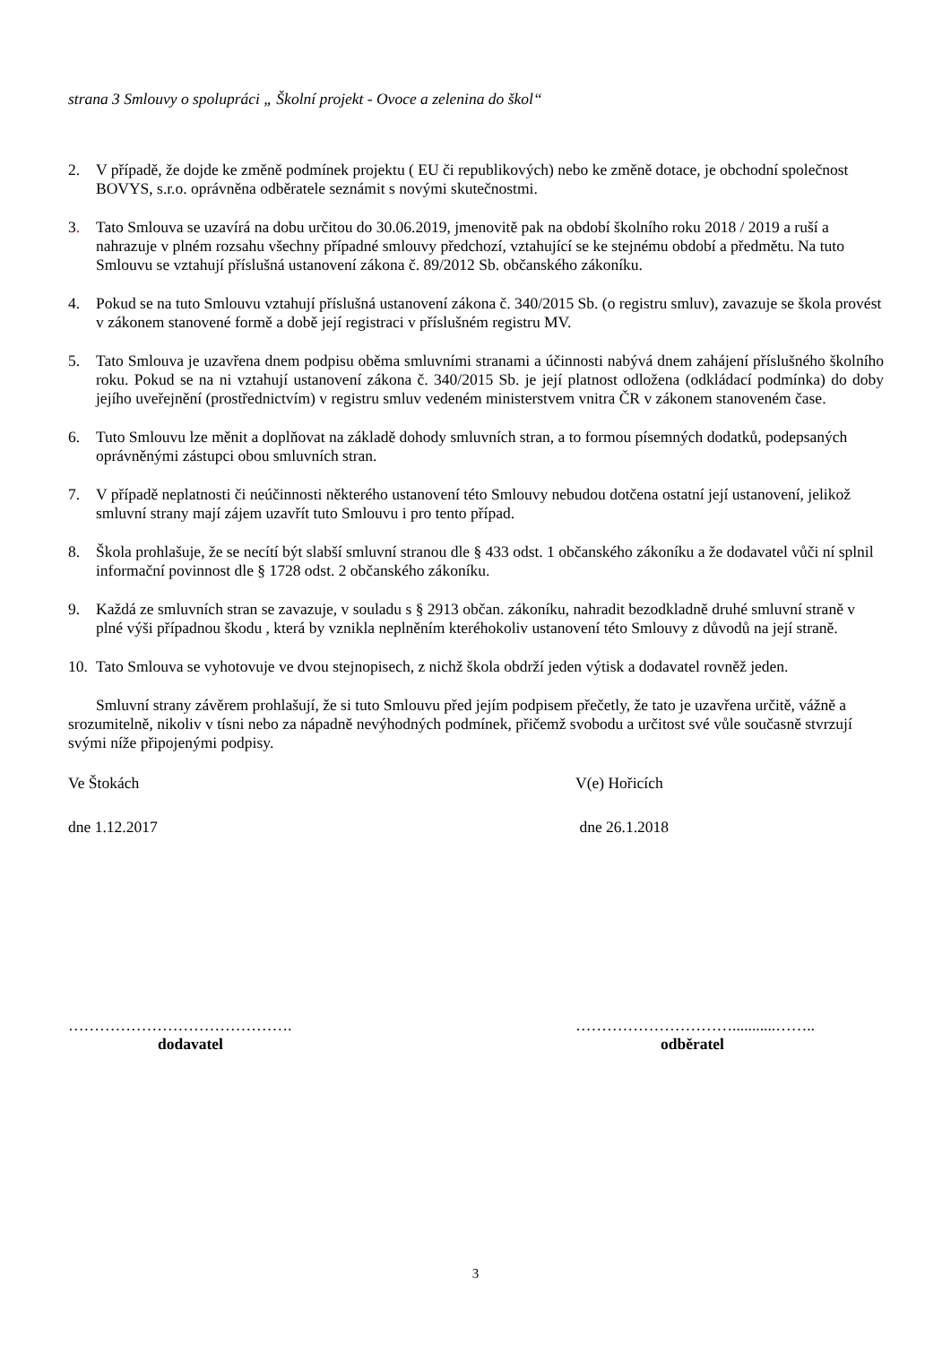strana 3 Smlouvy o spolupráci „ Školní projekt - Ovoce a zelenina do škol“
2. V případě, že dojde ke změně podmínek projektu ( EU či republikových) nebo ke změně dotace, je obchodní společnost BOVYS, s.r.o. oprávněna odběratele seznámit s novými skutečnostmi.
3. Tato Smlouva se uzavírá na dobu určitou do 30.06.2019, jmenovitě pak na období školního roku 2018 / 2019 a ruší a nahrazuje v plném rozsahu všechny případné smlouvy předchozí, vztahující se ke stejnému období a předmětu. Na tuto Smlouvu se vztahují příslušná ustanovení zákona č. 89/2012 Sb. občanského zákoníku.
4. Pokud se na tuto Smlouvu vztahují příslušná ustanovení zákona č. 340/2015 Sb. (o registru smluv), zavazuje se škola provést v zákonem stanovené formě a době její registraci v příslušném registru MV.
5. Tato Smlouva je uzavřena dnem podpisu oběma smluvními stranami a účinnosti nabývá dnem zahájení příslušného školního roku. Pokud se na ni vztahují ustanovení zákona č. 340/2015 Sb. je její platnost odložena (odkládací podmínka) do doby jejího uveřejnění (prostřednictvím) v registru smluv vedeném ministerstvem vnitra ČR v zákonem stanoveném čase.
6. Tuto Smlouvu lze měnit a doplňovat na základě dohody smluvních stran, a to formou písemných dodatků, podepsaných oprávněnými zástupci obou smluvních stran.
7. V případě neplatnosti či neúčinnosti některého ustanovení této Smlouvy nebudou dotčena ostatní její ustanovení, jelikož smluvní strany mají zájem uzavřít tuto Smlouvu i pro tento případ.
8. Škola prohlašuje, že se necítí být slabší smluvní stranou dle § 433 odst. 1 občanského zákoníku a že dodavatel vůči ní splnil informační povinnost dle § 1728 odst. 2 občanského zákoníku.
9. Každá ze smluvních stran se zavazuje, v souladu s § 2913 občan. zákoníku, nahradit bezodkladně druhé smluvní straně v plné výši případnou škodu , která by vznikla neplněním kteréhokoliv ustanovení této Smlouvy z důvodů na její straně.
10.
Tato Smlouva se vyhotovuje ve dvou stejnopisech, z nichž škola obdrží jeden výtisk a dodavatel rovněž jeden.
Smluvní strany závěrem prohlašují, že si tuto Smlouvu před jejím podpisem přečetly, že tato je uzavřena určitě, vážně a srozumitelně, nikoliv v tísni nebo za nápadně nevýhodných podmínek, přičemž svobodu a určitost své vůle současně stvrzují svými níže připojenými podpisy.
Ve Štokách V(e) Hořicích
dne 1.12.2017 dne 26.1.2018
…………………………………….
dodavatel
…………………………...........……..
odběratel
3